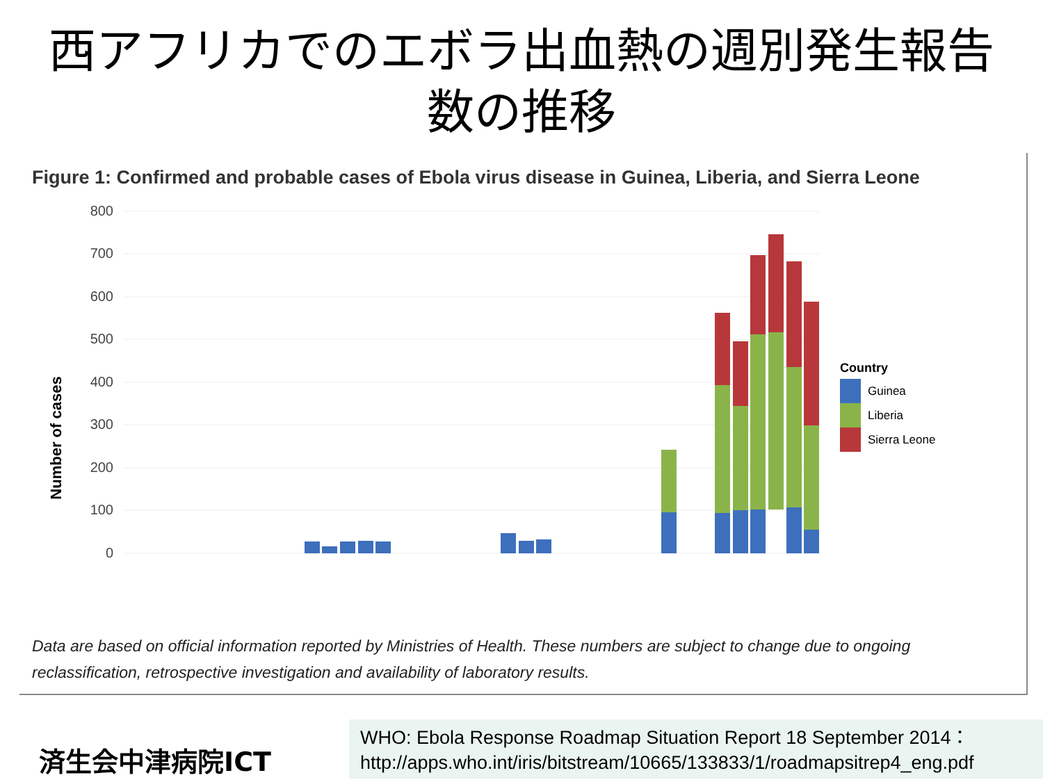西アフリカでのエボラ出血熱の週別発生報告
数の推移
Figure 1: Confirmed and probable cases of Ebola virus disease in Guinea, Liberia, and Sierra Leone
Number of cases
800
700
600
500
400
300
200
100
0
Country
Guinea
Liberia
Sierra Leone
Data are based on official information reported by Ministries of Health. These numbers are subject to change due to ongoing reclassification, retrospective investigation and availability of laboratory results.
済生会中津病院ICT
WHO: Ebola Response Roadmap Situation Report 18 September 2014：
http://apps.who.int/iris/bitstream/10665/133833/1/roadmapsitrep4_eng.pdf